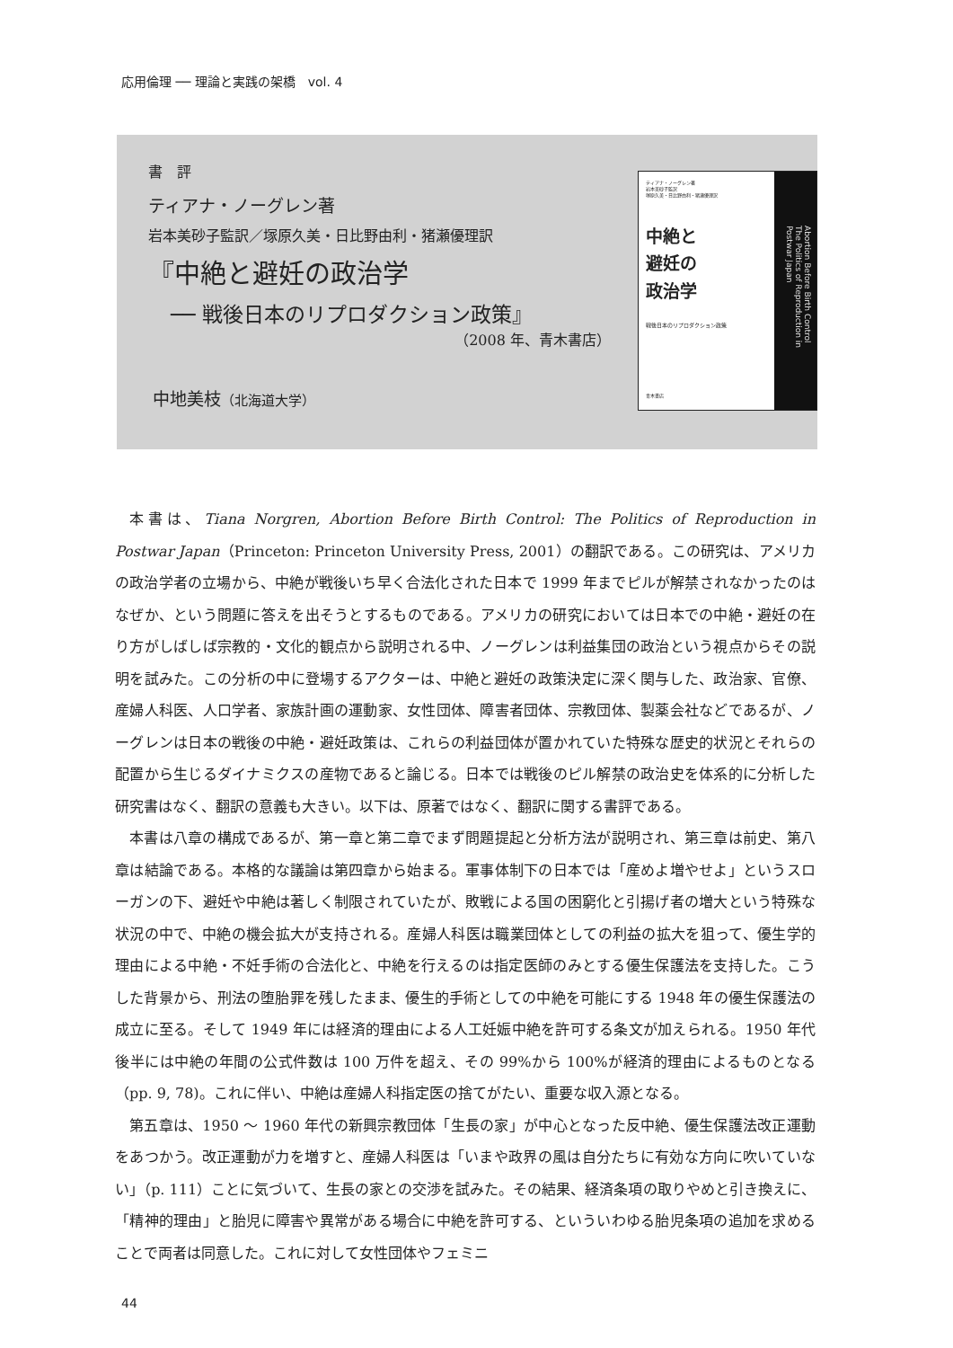応用倫理 ── 理論と実践の架橋　vol. 4
書　評
ティアナ・ノーグレン著
岩本美砂子監訳／塚原久美・日比野由利・猪瀬優理訳
『中絶と避妊の政治学
── 戦後日本のリプロダクション政策』
（2008 年、青木書店）
中地美枝（北海道大学）
ティアナ・ノーグレン著
岩本美砂子監訳
塚原久美・日比野由利・猪瀬優理訳
中絶と
避妊の
政治学
戦後日本のリプロダクション政策
青木書店
Abortion Before Birth Control
The Politics of Reproduction in Postwar Japan
本書は、Tiana Norgren, Abortion Before Birth Control: The Politics of Reproduction in Postwar Japan（Princeton: Princeton University Press, 2001）の翻訳である。この研究は、アメリカの政治学者の立場から、中絶が戦後いち早く合法化された日本で 1999 年までピルが解禁されなかったのはなぜか、という問題に答えを出そうとするものである。アメリカの研究においては日本での中絶・避妊の在り方がしばしば宗教的・文化的観点から説明される中、ノーグレンは利益集団の政治という視点からその説明を試みた。この分析の中に登場するアクターは、中絶と避妊の政策決定に深く関与した、政治家、官僚、産婦人科医、人口学者、家族計画の運動家、女性団体、障害者団体、宗教団体、製薬会社などであるが、ノーグレンは日本の戦後の中絶・避妊政策は、これらの利益団体が置かれていた特殊な歴史的状況とそれらの配置から生じるダイナミクスの産物であると論じる。日本では戦後のピル解禁の政治史を体系的に分析した研究書はなく、翻訳の意義も大きい。以下は、原著ではなく、翻訳に関する書評である。
本書は八章の構成であるが、第一章と第二章でまず問題提起と分析方法が説明され、第三章は前史、第八章は結論である。本格的な議論は第四章から始まる。軍事体制下の日本では「産めよ増やせよ」というスローガンの下、避妊や中絶は著しく制限されていたが、敗戦による国の困窮化と引揚げ者の増大という特殊な状況の中で、中絶の機会拡大が支持される。産婦人科医は職業団体としての利益の拡大を狙って、優生学的理由による中絶・不妊手術の合法化と、中絶を行えるのは指定医師のみとする優生保護法を支持した。こうした背景から、刑法の堕胎罪を残したまま、優生的手術としての中絶を可能にする 1948 年の優生保護法の成立に至る。そして 1949 年には経済的理由による人工妊娠中絶を許可する条文が加えられる。1950 年代後半には中絶の年間の公式件数は 100 万件を超え、その 99%から 100%が経済的理由によるものとなる（pp. 9, 78)。これに伴い、中絶は産婦人科指定医の捨てがたい、重要な収入源となる。
第五章は、1950 ～ 1960 年代の新興宗教団体「生長の家」が中心となった反中絶、優生保護法改正運動をあつかう。改正運動が力を増すと、産婦人科医は「いまや政界の風は自分たちに有効な方向に吹いていない」（p. 111）ことに気づいて、生長の家との交渉を試みた。その結果、経済条項の取りやめと引き換えに、「精神的理由」と胎児に障害や異常がある場合に中絶を許可する、といういわゆる胎児条項の追加を求めることで両者は同意した。これに対して女性団体やフェミニ
44